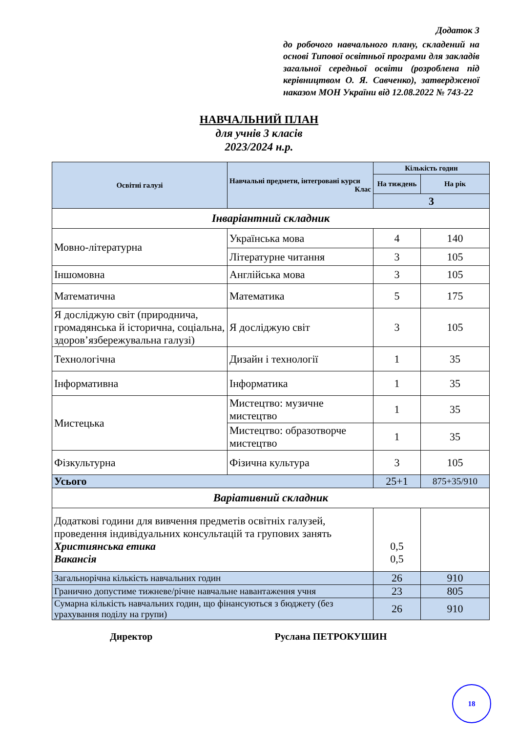Додаток 3
до робочого навчального плану, складений на основі Типової освітньої програми для закладів загальної середньої освіти (розроблена під керівництвом О. Я. Савченко), затвердженої наказом МОН України від 12.08.2022 № 743-22
НАВЧАЛЬНИЙ ПЛАН
для учнів 3 класів
2023/2024 н.р.
| Освітні галузі | Навчальні предмети, інтегровані курси Клас | Кількість годин | |
| --- | --- | --- | --- |
| | | На тиждень | На рік |
| | | 3 | |
| Інваріантний складник | | | |
| Мовно-літературна | Українська мова | 4 | 140 |
| | Літературне читання | 3 | 105 |
| Іншомовна | Англійська мова | 3 | 105 |
| Математична | Математика | 5 | 175 |
| Я досліджую світ (природнича, громадянська й історична, соціальна, здоров’язбережувальна галузі) | Я досліджую світ | 3 | 105 |
| Технологічна | Дизайн і технології | 1 | 35 |
| Інформативна | Інформатика | 1 | 35 |
| Мистецька | Мистецтво: музичне мистецтво | 1 | 35 |
| | Мистецтво: образотворче мистецтво | 1 | 35 |
| Фізкультурна | Фізична культура | 3 | 105 |
| Усього | | 25+1 | 875+35/910 |
| Варіативний складник | | | |
| Додаткові години для вивчення предметів освітніх галузей, проведення індивідуальних консультацій та групових занять Християнська етика Вакансія | | 0,5 0,5 | |
| Загальнорічна кількість навчальних годин | | 26 | 910 |
| Гранично допустиме тижневе/річне навчальне навантаження учня | | 23 | 805 |
| Сумарна кількість навчальних годин, що фінансуються з бюджету (без урахування поділу на групи) | | 26 | 910 |
Директор Руслана ПЕТРОКУШИН
18